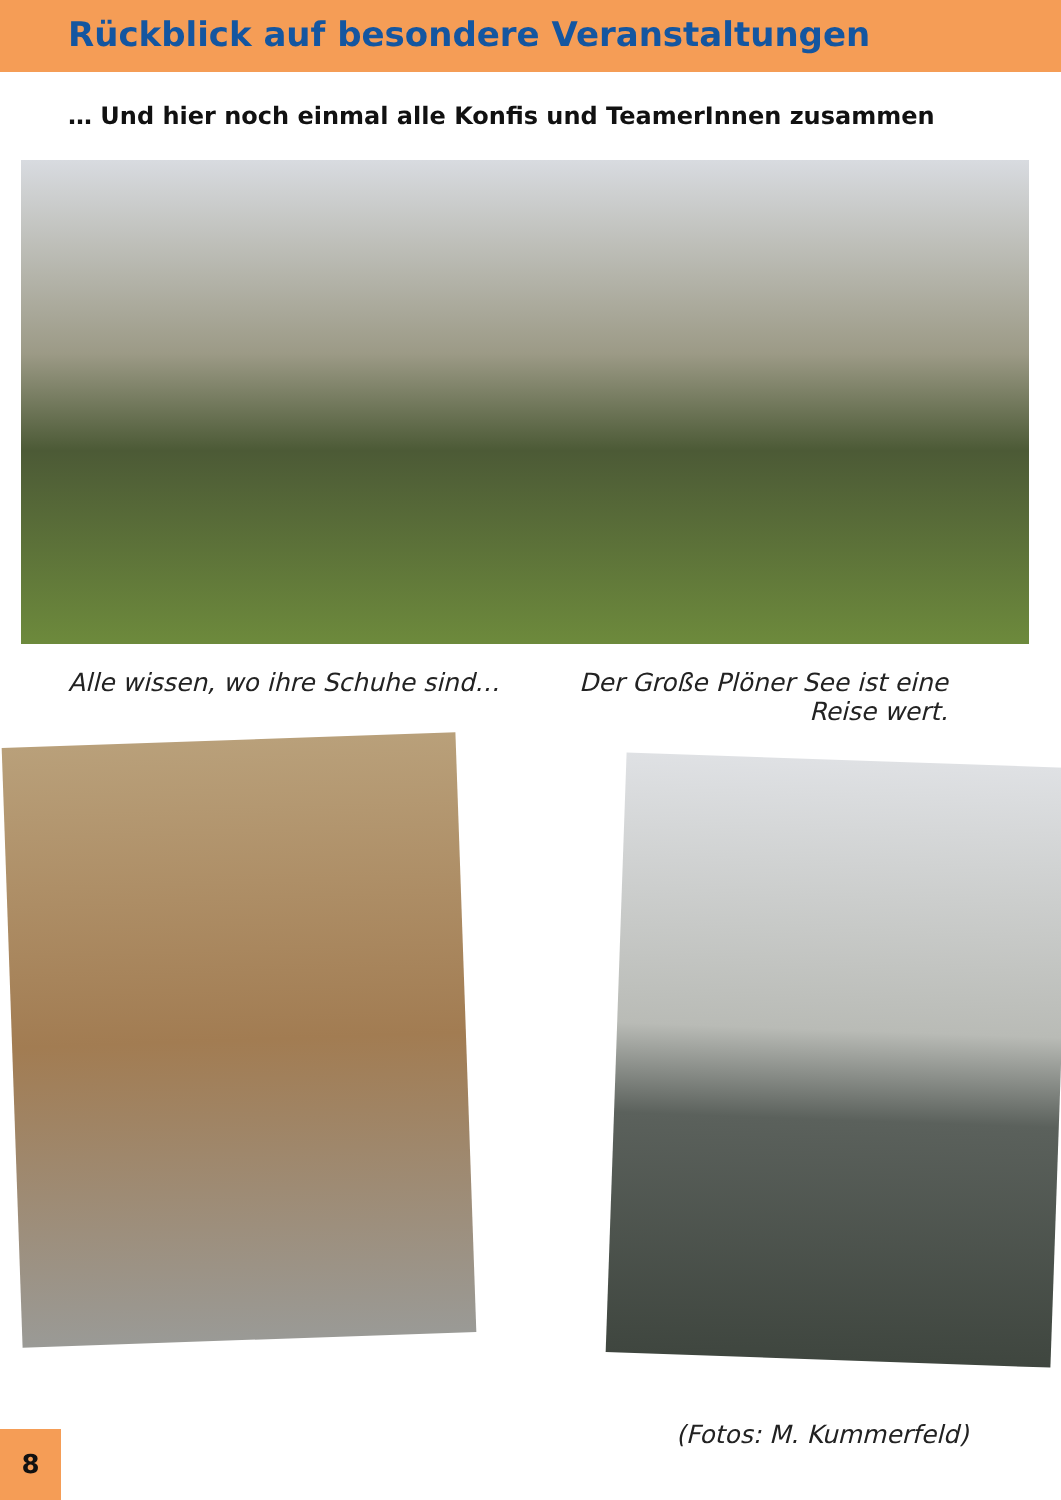Rückblick auf besondere Veranstaltungen
… Und hier noch einmal alle Konfis und TeamerInnen zusammen
Alle wissen, wo ihre Schuhe sind… Der Große Plöner See ist eine Reise wert.
(Fotos: M. Kummerfeld)
8